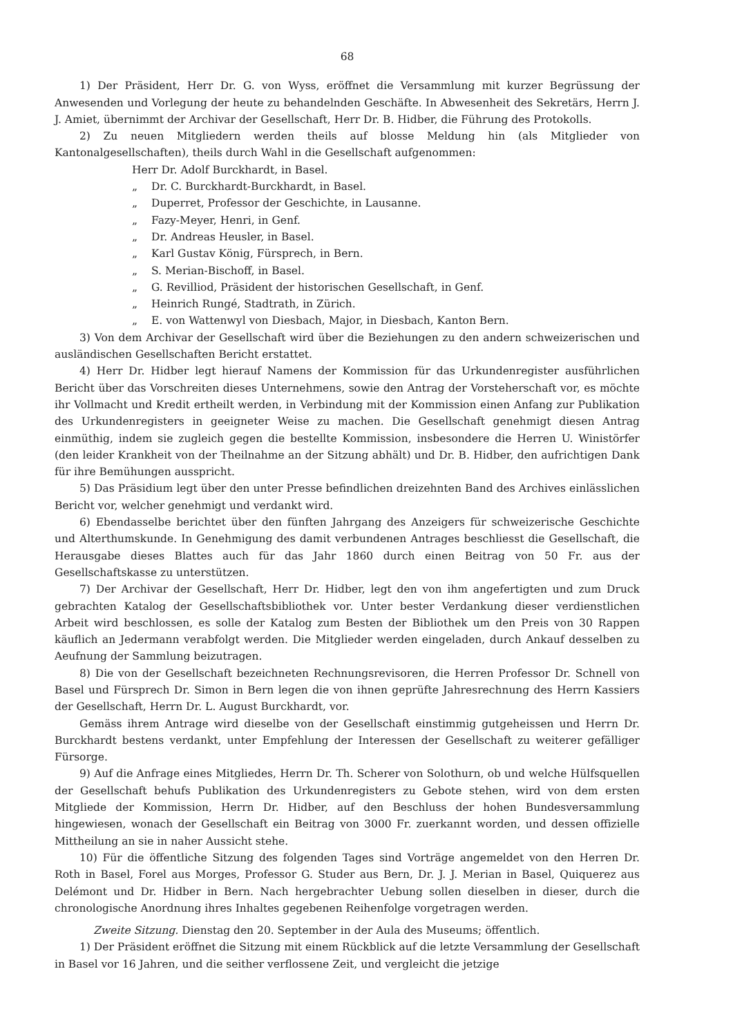68
1) Der Präsident, Herr Dr. G. von Wyss, eröffnet die Versammlung mit kurzer Begrüssung der Anwesenden und Vorlegung der heute zu behandelnden Geschäfte. In Abwesenheit des Sekretärs, Herrn J. J. Amiet, übernimmt der Archivar der Gesellschaft, Herr Dr. B. Hidber, die Führung des Protokolls.
2) Zu neuen Mitgliedern werden theils auf blosse Meldung hin (als Mitglieder von Kantonalgesellschaften), theils durch Wahl in die Gesellschaft aufgenommen:
Herr Dr. Adolf Burckhardt, in Basel.
„ Dr. C. Burckhardt-Burckhardt, in Basel.
„ Duperret, Professor der Geschichte, in Lausanne.
„ Fazy-Meyer, Henri, in Genf.
„ Dr. Andreas Heusler, in Basel.
„ Karl Gustav König, Fürsprech, in Bern.
„ S. Merian-Bischoff, in Basel.
„ G. Revilliod, Präsident der historischen Gesellschaft, in Genf.
„ Heinrich Rungé, Stadtrath, in Zürich.
„ E. von Wattenwyl von Diesbach, Major, in Diesbach, Kanton Bern.
3) Von dem Archivar der Gesellschaft wird über die Beziehungen zu den andern schweizerischen und ausländischen Gesellschaften Bericht erstattet.
4) Herr Dr. Hidber legt hierauf Namens der Kommission für das Urkundenregister ausführlichen Bericht über das Vorschreiten dieses Unternehmens, sowie den Antrag der Vorsteherschaft vor, es möchte ihr Vollmacht und Kredit ertheilt werden, in Verbindung mit der Kommission einen Anfang zur Publikation des Urkundenregisters in geeigneter Weise zu machen. Die Gesellschaft genehmigt diesen Antrag einmüthig, indem sie zugleich gegen die bestellte Kommission, insbesondere die Herren U. Winistörfer (den leider Krankheit von der Theilnahme an der Sitzung abhält) und Dr. B. Hidber, den aufrichtigen Dank für ihre Bemühungen ausspricht.
5) Das Präsidium legt über den unter Presse befindlichen dreizehnten Band des Archives einlässlichen Bericht vor, welcher genehmigt und verdankt wird.
6) Ebendasselbe berichtet über den fünften Jahrgang des Anzeigers für schweizerische Geschichte und Alterthumskunde. In Genehmigung des damit verbundenen Antrages beschliesst die Gesellschaft, die Herausgabe dieses Blattes auch für das Jahr 1860 durch einen Beitrag von 50 Fr. aus der Gesellschaftskasse zu unterstützen.
7) Der Archivar der Gesellschaft, Herr Dr. Hidber, legt den von ihm angefertigten und zum Druck gebrachten Katalog der Gesellschaftsbibliothek vor. Unter bester Verdankung dieser verdienstlichen Arbeit wird beschlossen, es solle der Katalog zum Besten der Bibliothek um den Preis von 30 Rappen käuflich an Jedermann verabfolgt werden. Die Mitglieder werden eingeladen, durch Ankauf desselben zu Aeufnung der Sammlung beizutragen.
8) Die von der Gesellschaft bezeichneten Rechnungsrevisoren, die Herren Professor Dr. Schnell von Basel und Fürsprech Dr. Simon in Bern legen die von ihnen geprüfte Jahresrechnung des Herrn Kassiers der Gesellschaft, Herrn Dr. L. August Burckhardt, vor.
Gemäss ihrem Antrage wird dieselbe von der Gesellschaft einstimmig gutgeheissen und Herrn Dr. Burckhardt bestens verdankt, unter Empfehlung der Interessen der Gesellschaft zu weiterer gefälliger Fürsorge.
9) Auf die Anfrage eines Mitgliedes, Herrn Dr. Th. Scherer von Solothurn, ob und welche Hülfsquellen der Gesellschaft behufs Publikation des Urkundenregisters zu Gebote stehen, wird von dem ersten Mitgliede der Kommission, Herrn Dr. Hidber, auf den Beschluss der hohen Bundesversammlung hingewiesen, wonach der Gesellschaft ein Beitrag von 3000 Fr. zuerkannt worden, und dessen offizielle Mittheilung an sie in naher Aussicht stehe.
10) Für die öffentliche Sitzung des folgenden Tages sind Vorträge angemeldet von den Herren Dr. Roth in Basel, Forel aus Morges, Professor G. Studer aus Bern, Dr. J. J. Merian in Basel, Quiquerez aus Delémont und Dr. Hidber in Bern. Nach hergebrachter Uebung sollen dieselben in dieser, durch die chronologische Anordnung ihres Inhaltes gegebenen Reihenfolge vorgetragen werden.
Zweite Sitzung. Dienstag den 20. September in der Aula des Museums; öffentlich.
1) Der Präsident eröffnet die Sitzung mit einem Rückblick auf die letzte Versammlung der Gesellschaft in Basel vor 16 Jahren, und die seither verflossene Zeit, und vergleicht die jetzige